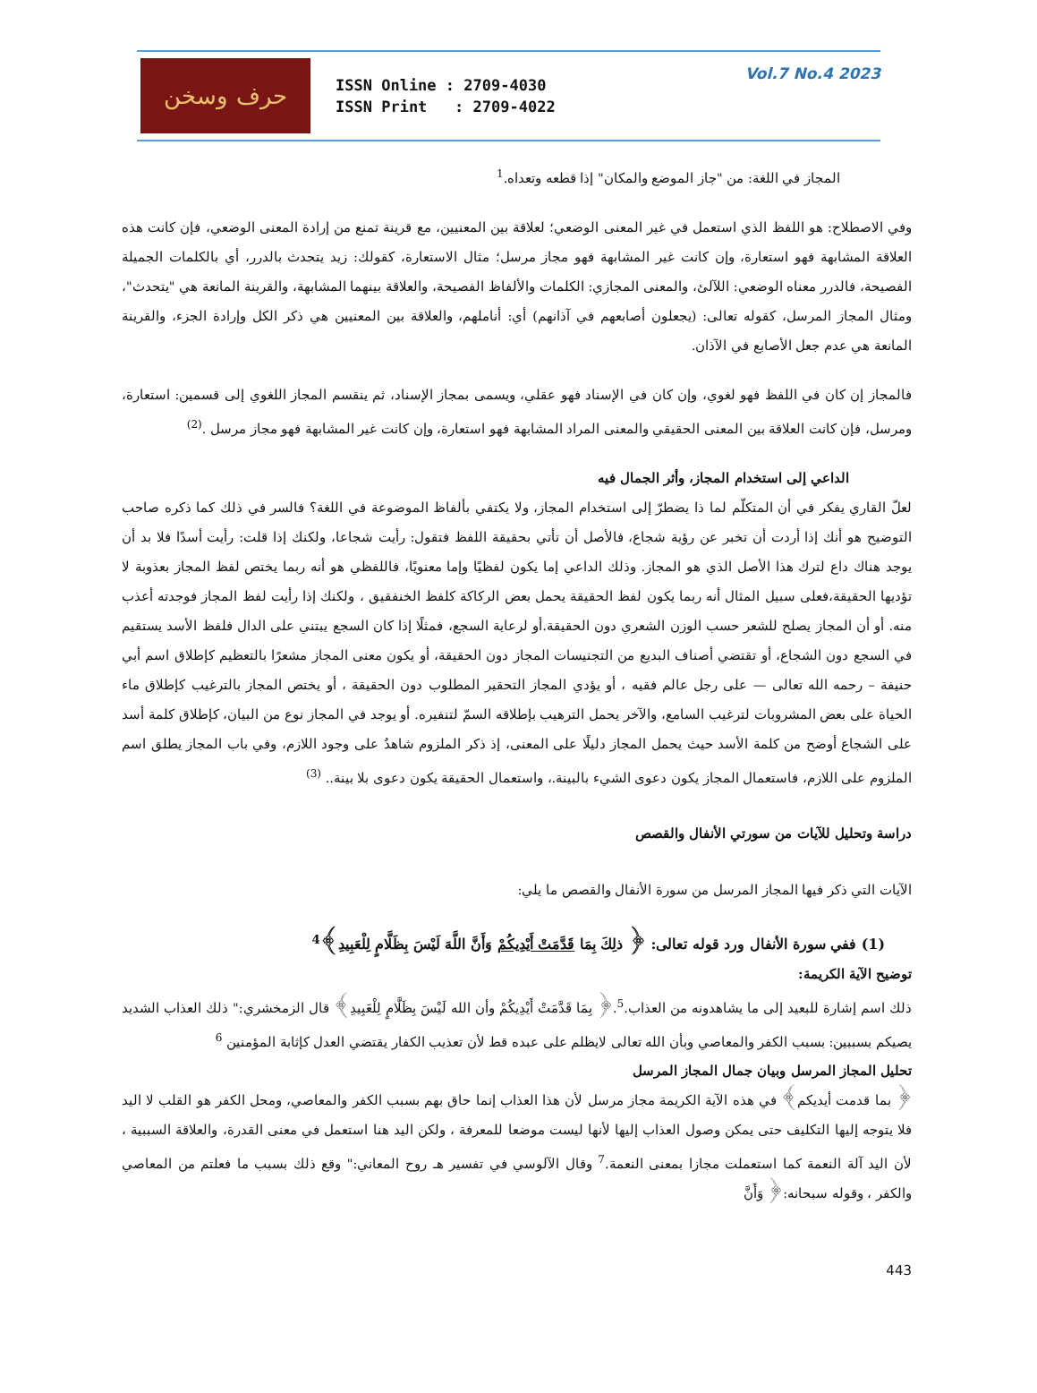حرف وسخن
ISSN Online : 2709-4030
ISSN Print : 2709-4022
Vol.7 No.4 2023
المجاز في اللغة: من "جاز الموضع والمكان" إذا قطعه وتعداه.<sup>1</sup>
وفي الاصطلاح: هو اللفظ الذي استعمل في غير المعنى الوضعي؛ لعلاقة بين المعنيين، مع قرينة تمنع من إرادة المعنى الوضعي، فإن كانت هذه العلاقة المشابهة فهو استعارة، وإن كانت غير المشابهة فهو مجاز مرسل؛ مثال الاستعارة، كقولك: زيد يتحدث بالدرر، أي بالكلمات الجميلة الفصيحة، فالدرر معناه الوضعي: اللآلئ، والمعنى المجازي: الكلمات والألفاظ الفصيحة، والعلاقة بينهما المشابهة، والقرينة المانعة هي "يتحدث"، ومثال المجاز المرسل، كقوله تعالى: (يجعلون أصابعهم في آذانهم) أي: أناملهم، والعلاقة بين المعنيين هي ذكر الكل وإرادة الجزء، والقرينة المانعة هي عدم جعل الأصابع في الآذان.
فالمجاز إن كان في اللفظ فهو لغوي، وإن كان في الإسناد فهو عقلي، ويسمى بمجاز الإسناد، ثم ينقسم المجاز اللغوي إلى قسمين: استعارة، ومرسل، فإن كانت العلاقة بين المعنى الحقيقي والمعنى المراد المشابهة فهو استعارة، وإن كانت غير المشابهة فهو مجاز مرسل .<sup>(2)</sup>
الداعي إلى استخدام المجاز، وأثر الجمال فيه
لعلّ القاري يفكر في أن المتكلّم لما ذا يضطرّ إلى استخدام المجاز، ولا يكتفي بألفاظ الموضوعة في اللغة؟ فالسر في ذلك كما ذكره صاحب التوضيح هو أنك إذا أردت أن تخبر عن رؤية شجاع، فالأصل أن تأتي بحقيقة اللفظ فتقول: رأيت شجاعا، ولكنك إذا قلت: رأيت أسدًا فلا بد أن يوجد هناك داع لترك هذا الأصل الذي هو المجاز. وذلك الداعي إما يكون لفظيًا وإما معنويًا، فاللفظي هو أنه ربما يختص لفظ المجاز بعذوبة لا تؤديها الحقيقة،فعلى سبيل المثال أنه ربما يكون لفظ الحقيقة يحمل بعض الركاكة كلفظ الخنفقيق ، ولكنك إذا رأيت لفظ المجاز فوجدته أعذب منه. أو أن المجاز يصلح للشعر حسب الوزن الشعري دون الحقيقة.أو لرعاية السجع، فمثلًا إذا كان السجع يبتني على الدال فلفظ الأسد يستقيم في السجع دون الشجاع، أو تقتضي أصناف البديع من التجنيسات المجاز دون الحقيقة، أو يكون معنى المجاز مشعرًا بالتعظيم كإطلاق اسم أبي حنيفة – رحمه الله تعالى — على رجل عالم فقيه ، أو يؤدي المجاز التحقير المطلوب دون الحقيقة ، أو يختص المجاز بالترغيب كإطلاق ماء الحياة على بعض المشروبات لترغيب السامع، والآخر يحمل الترهيب بإطلاقه السمّ لتنفيره. أو يوجد في المجاز نوع من البيان، كإطلاق كلمة أسد على الشجاع أوضح من كلمة الأسد حيث يحمل المجاز دليلًا على المعنى، إذ ذكر الملزوم شاهدٌ على وجود اللازم، وفي باب المجاز يطلق اسم الملزوم على اللازم، فاستعمال المجاز يكون دعوى الشيء بالبينة.، واستعمال الحقيقة يكون دعوى بلا بينة.. <sup>(3)</sup>
دراسة وتحليل للآيات من سورتي الأنفال والقصص
الآيات التي ذكر فيها المجاز المرسل من سورة الأنفال والقصص ما يلي:
(1) ففي سورة الأنفال ورد قوله تعالى: ﴿ ذلِكَ بِمَا قَدَّمَتْ أَيْدِيكُمْ وَأَنَّ اللَّهَ لَيْسَ بِظَلَّامٍ لِلْعَبِيدِ﴾<sup>4</sup>
توضيح الآية الكريمة:
ذلك اسم إشارة للبعيد إلى ما يشاهدونه من العذاب.<sup>5</sup>.﴿ بِمَا قَدَّمَتْ أَيْدِيكُمْ وأن الله لَيْسَ بِظَلَّامٍ لِلْعَبِيدِ﴾ قال الزمخشري:" ذلك العذاب الشديد يصيكم بسببين: بسبب الكفر والمعاصي وبأن الله تعالى لايظلم على عبده قط لأن تعذيب الكفار يقتضي العدل كإثابة المؤمنين <sup>6</sup>
تحليل المجاز المرسل وبيان جمال المجاز المرسل
﴿ بما قدمت أيديكم﴾ في هذه الآية الكريمة مجاز مرسل لأن هذا العذاب إنما حاق بهم بسبب الكفر والمعاصي، ومحل الكفر هو القلب لا اليد فلا يتوجه إليها التكليف حتى يمكن وصول العذاب إليها لأنها ليست موضعا للمعرفة ، ولكن اليد هنا استعمل في معنى القدرة، والعلاقة السببية ، لأن اليد آلة النعمة كما استعملت مجازا بمعنى النعمة.<sup>7</sup> وقال الآلوسي في تفسير هـ روح المعاني:" وقع ذلك بسبب ما فعلتم من المعاصي والكفر ، وقوله سبحانه:﴿ وَأَنَّ
443